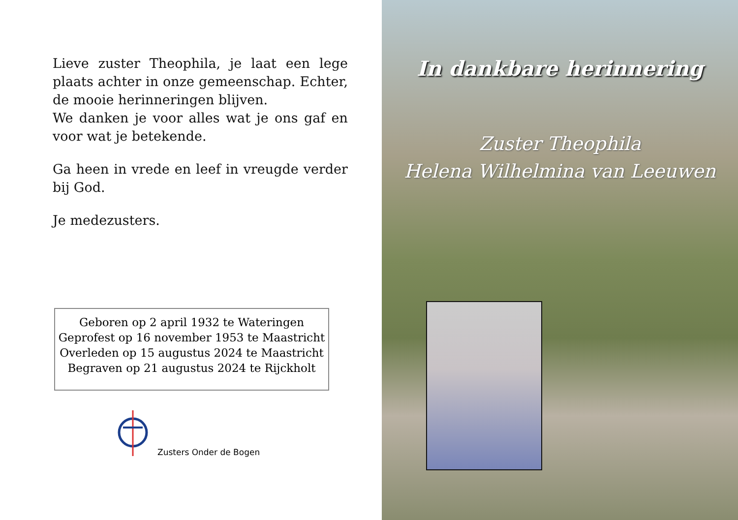Lieve zuster Theophila, je laat een lege plaats achter in onze gemeenschap. Echter, de mooie herinneringen blijven.
We danken je voor alles wat je ons gaf en voor wat je betekende.
Ga heen in vrede en leef in vreugde verder bij God.
Je medezusters.
Geboren op 2 april 1932 te Wateringen
Geprofest op 16 november 1953 te Maastricht
Overleden op 15 augustus 2024 te Maastricht
Begraven op 21 augustus 2024 te Rijckholt
Zusters Onder de Bogen
In dankbare herinnering
Zuster Theophila
Helena Wilhelmina van Leeuwen